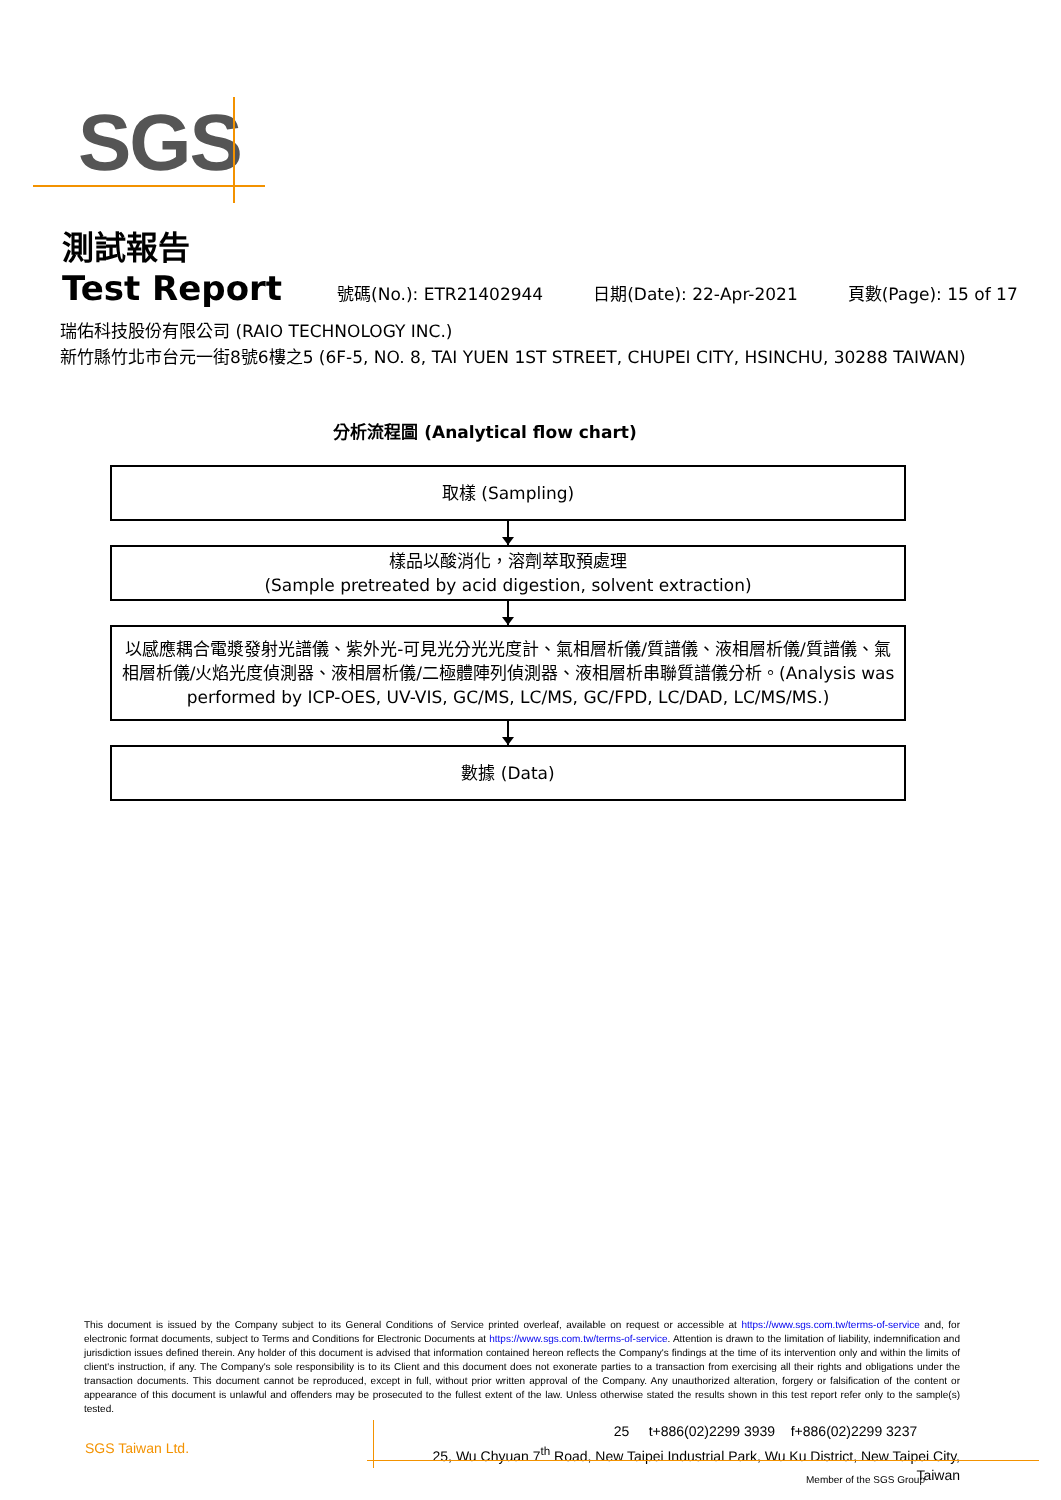SGS
測試報告
Test Report 號碼(No.): ETR21402944 日期(Date): 22-Apr-2021 頁數(Page): 15 of 17
瑞佑科技股份有限公司 (RAIO TECHNOLOGY INC.)
新竹縣竹北市台元一街8號6樓之5 (6F-5, NO. 8, TAI YUEN 1ST STREET, CHUPEI CITY, HSINCHU, 30288 TAIWAN)
分析流程圖 (Analytical flow chart)
取樣 (Sampling)
樣品以酸消化，溶劑萃取預處理
(Sample pretreated by acid digestion, solvent extraction)
以感應耦合電漿發射光譜儀、紫外光-可見光分光光度計、氣相層析儀/質譜儀、液相層析儀/質譜儀、氣相層析儀/火焰光度偵測器、液相層析儀/二極體陣列偵測器、液相層析串聯質譜儀分析。(Analysis was performed by ICP-OES, UV-VIS, GC/MS, LC/MS, GC/FPD, LC/DAD, LC/MS/MS.)
數據 (Data)
This document is issued by the Company subject to its General Conditions of Service printed overleaf, available on request or accessible at https://www.sgs.com.tw/terms-of-service and, for electronic format documents, subject to Terms and Conditions for Electronic Documents at https://www.sgs.com.tw/terms-of-service. Attention is drawn to the limitation of liability, indemnification and jurisdiction issues defined therein. Any holder of this document is advised that information contained hereon reflects the Company's findings at the time of its intervention only and within the limits of client's instruction, if any. The Company's sole responsibility is to its Client and this document does not exonerate parties to a transaction from exercising all their rights and obligations under the transaction documents. This document cannot be reproduced, except in full, without prior written approval of the Company. Any unauthorized alteration, forgery or falsification of the content or appearance of this document is unlawful and offenders may be prosecuted to the fullest extent of the law. Unless otherwise stated the results shown in this test report refer only to the sample(s) tested.
SGS Taiwan Ltd.
25 t+886(02)2299 3939 f+886(02)2299 3237
25, Wu Chyuan 7<sup>th</sup> Road, New Taipei Industrial Park, Wu Ku District, New Taipei City, Taiwan
Member of the SGS Group